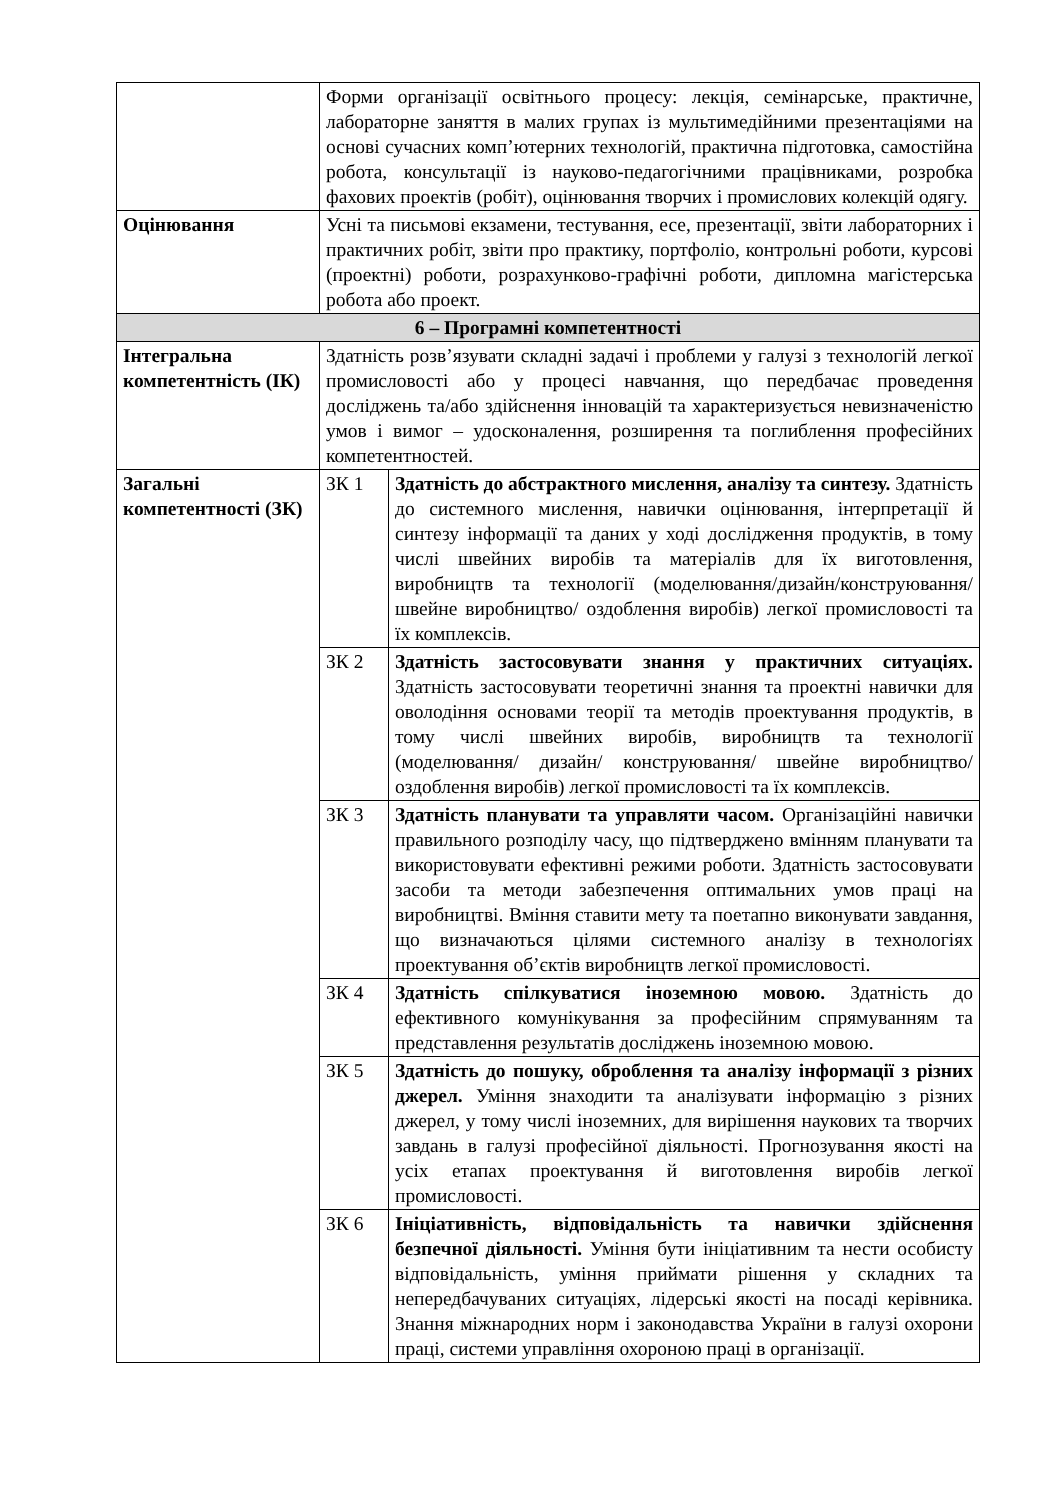| | Форми організації освітнього процесу: лекція, семінарське, практичне, лабораторне заняття в малих групах із мультимедійними презентаціями на основі сучасних комп’ютерних технологій, практична підготовка, самостійна робота, консультації із науково-педагогічними працівниками, розробка фахових проектів (робіт), оцінювання творчих і промислових колекцій одягу. | |
| Оцінювання | Усні та письмові екзамени, тестування, есе, презентації, звіти лабораторних і практичних робіт, звіти про практику, портфоліо, контрольні роботи, курсові (проектні) роботи, розрахунково-графічні роботи, дипломна магістерська робота або проект. | |
| 6 – Програмні компетентності | | |
| Інтегральна компетентність (ІК) | Здатність розв’язувати складні задачі і проблеми у галузі з технологій легкої промисловості або у процесі навчання, що передбачає проведення досліджень та/або здійснення інновацій та характеризується невизначеністю умов і вимог – удосконалення, розширення та поглиблення професійних компетентностей. | |
| Загальні компетентності (ЗК) | ЗК 1 | Здатність до абстрактного мислення, аналізу та синтезу. Здатність до системного мислення, навички оцінювання, інтерпретації й синтезу інформації та даних у ході дослідження продуктів, в тому числі швейних виробів та матеріалів для їх виготовлення, виробництв та технології (моделювання/дизайн/конструювання/ швейне виробництво/ оздоблення виробів) легкої промисловості та їх комплексів. |
| | ЗК 2 | Здатність застосовувати знання у практичних ситуаціях. Здатність застосовувати теоретичні знання та проектні навички для оволодіння основами теорії та методів проектування продуктів, в тому числі швейних виробів, виробництв та технології (моделювання/ дизайн/ конструювання/ швейне виробництво/ оздоблення виробів) легкої промисловості та їх комплексів. |
| | ЗК 3 | Здатність планувати та управляти часом. Організаційні навички правильного розподілу часу, що підтверджено вмінням планувати та використовувати ефективні режими роботи. Здатність застосовувати засоби та методи забезпечення оптимальних умов праці на виробництві. Вміння ставити мету та поетапно виконувати завдання, що визначаються цілями системного аналізу в технологіях проектування об’єктів виробництв легкої промисловості. |
| | ЗК 4 | Здатність спілкуватися іноземною мовою. Здатність до ефективного комунікування за професійним спрямуванням та представлення результатів досліджень іноземною мовою. |
| | ЗК 5 | Здатність до пошуку, оброблення та аналізу інформації з різних джерел. Уміння знаходити та аналізувати інформацію з різних джерел, у тому числі іноземних, для вирішення наукових та творчих завдань в галузі професійної діяльності. Прогнозування якості на усіх етапах проектування й виготовлення виробів легкої промисловості. |
| | ЗК 6 | Ініціативність, відповідальність та навички здійснення безпечної діяльності. Уміння бути ініціативним та нести особисту відповідальність, уміння приймати рішення у складних та непередбачуваних ситуаціях, лідерські якості на посаді керівника. Знання міжнародних норм і законодавства України в галузі охорони праці, системи управління охороною праці в організації. |